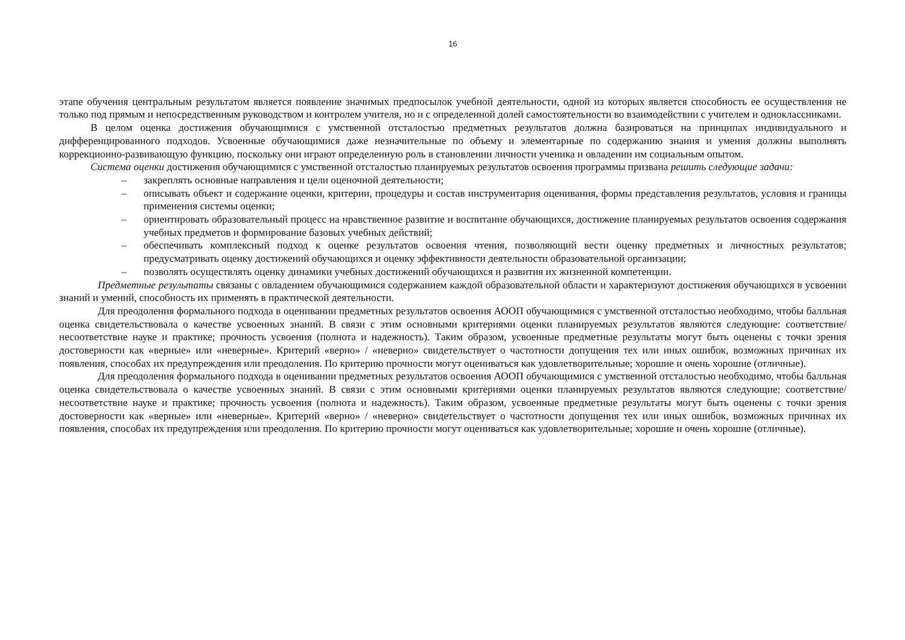16
этапе обучения центральным результатом является появление значимых предпосылок учебной деятельности, одной из которых является способность ее осуществления не только под прямым и непосредственным руководством и контролем учителя, но и с определенной долей самостоятельности во взаимодействии с учителем и одноклассниками.
В целом оценка достижения обучающимися с умственной отсталостью предметных результатов должна базироваться на принципах индивидуального и дифференцированного подходов. Усвоенные обучающимися даже незначительные по объему и элементарные по содержанию знания и умения должны выполнять коррекционно-развивающую функцию, поскольку они играют определенную роль в становлении личности ученика и овладении им социальным опытом.
Система оценки достижения обучающимися с умственной отсталостью планируемых результатов освоения программы призвана решить следующие задачи:
– закреплять основные направления и цели оценочной деятельности;
– описывать объект и содержание оценки, критерии, процедуры и состав инструментария оценивания, формы представления результатов, условия и границы применения системы оценки;
– ориентировать образовательный процесс на нравственное развитие и воспитание обучающихся, достижение планируемых результатов освоения содержания учебных предметов и формирование базовых учебных действий;
– обеспечивать комплексный подход к оценке результатов освоения чтения, позволяющий вести оценку предметных и личностных результатов; предусматривать оценку достижений обучающихся и оценку эффективности деятельности образовательной организации;
– позволять осуществлять оценку динамики учебных достижений обучающихся и развития их жизненной компетенции.
Предметные результаты связаны с овладением обучающимися содержанием каждой образовательной области и характеризуют достижения обучающихся в усвоении знаний и умений, способность их применять в практической деятельности.
Для преодоления формального подхода в оценивании предметных результатов освоения АООП обучающимися с умственной отсталостью необходимо, чтобы балльная оценка свидетельствовала о качестве усвоенных знаний. В связи с этим основными критериями оценки планируемых результатов являются следующие: соответствие/несоответствие науке и практике; прочность усвоения (полнота и надежность). Таким образом, усвоенные предметные результаты могут быть оценены с точки зрения достоверности как «верные» или «неверные». Критерий «верно» / «неверно» свидетельствует о частотности допущения тех или иных ошибок, возможных причинах их появления, способах их предупреждения или преодоления. По критерию прочности могут оцениваться как удовлетворительные; хорошие и очень хорошие (отличные).
Для преодоления формального подхода в оценивании предметных результатов освоения АООП обучающимися с умственной отсталостью необходимо, чтобы балльная оценка свидетельствовала о качестве усвоенных знаний. В связи с этим основными критериями оценки планируемых результатов являются следующие: соответствие/несоответствие науке и практике; прочность усвоения (полнота и надежность). Таким образом, усвоенные предметные результаты могут быть оценены с точки зрения достоверности как «верные» или «неверные». Критерий «верно» / «неверно» свидетельствует о частотности допущения тех или иных ошибок, возможных причинах их появления, способах их предупреждения или преодоления. По критерию прочности могут оцениваться как удовлетворительные; хорошие и очень хорошие (отличные).